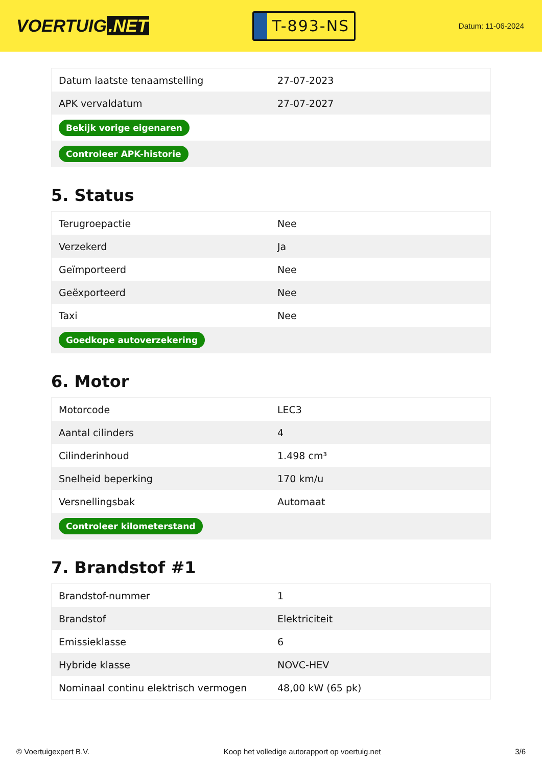VOERTUIG.NET
T-893-NS
Datum: 11-06-2024
| Datum laatste tenaamstelling | 27-07-2023 |
| APK vervaldatum | 27-07-2027 |
| Bekijk vorige eigenaren | |
| Controleer APK-historie | |
5. Status
| Terugroepactie | Nee |
| Verzekerd | Ja |
| Geïmporteerd | Nee |
| Geëxporteerd | Nee |
| Taxi | Nee |
| Goedkope autoverzekering | |
6. Motor
| Motorcode | LEC3 |
| Aantal cilinders | 4 |
| Cilinderinhoud | 1.498 cm³ |
| Snelheid beperking | 170 km/u |
| Versnellingsbak | Automaat |
| Controleer kilometerstand | |
7. Brandstof #1
| Brandstof-nummer | 1 |
| Brandstof | Elektriciteit |
| Emissieklasse | 6 |
| Hybride klasse | NOVC-HEV |
| Nominaal continu elektrisch vermogen | 48,00 kW (65 pk) |
© Voertuigexpert B.V. Koop het volledige autorapport op voertuig.net 3/6